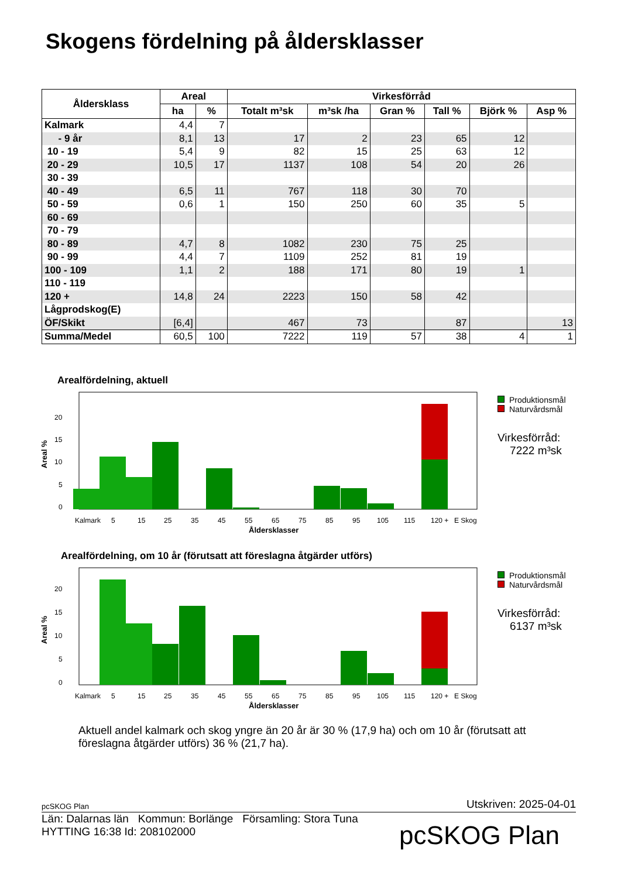Skogens fördelning på åldersklasser
| Åldersklass | Areal | | Virkesförråd | | | | | |
| --- | --- | --- | --- | --- | --- | --- | --- | --- |
| | ha | % | Totalt m³sk | m³sk /ha | Gran % | Tall % | Björk % | Asp % |
| Kalmark | 4,4 | 7 | | | | | | |
| - 9 år | 8,1 | 13 | 17 | 2 | 23 | 65 | 12 | |
| 10 - 19 | 5,4 | 9 | 82 | 15 | 25 | 63 | 12 | |
| 20 - 29 | 10,5 | 17 | 1137 | 108 | 54 | 20 | 26 | |
| 30 - 39 | | | | | | | | |
| 40 - 49 | 6,5 | 11 | 767 | 118 | 30 | 70 | | |
| 50 - 59 | 0,6 | 1 | 150 | 250 | 60 | 35 | 5 | |
| 60 - 69 | | | | | | | | |
| 70 - 79 | | | | | | | | |
| 80 - 89 | 4,7 | 8 | 1082 | 230 | 75 | 25 | | |
| 90 - 99 | 4,4 | 7 | 1109 | 252 | 81 | 19 | | |
| 100 - 109 | 1,1 | 2 | 188 | 171 | 80 | 19 | 1 | |
| 110 - 119 | | | | | | | | |
| 120 + | 14,8 | 24 | 2223 | 150 | 58 | 42 | | |
| Lågprodskog(E) | | | | | | | | |
| ÖF/Skikt | [6,4] | | 467 | 73 | | 87 | | 13 |
| Summa/Medel | 60,5 | 100 | 7222 | 119 | 57 | 38 | 4 | 1 |
Arealfördelning, aktuell
Areal %
0
5
10
15
20
Kalmark
5
15
25
35
45
55
65
75
85
95
105
115
120 +
E Skog
Åldersklasser
Produktionsmål
Naturvårdsmål
Virkesförråd:
7222 m³sk
Arealfördelning, om 10 år (förutsatt att föreslagna åtgärder utförs)
Areal %
0
5
10
15
20
Kalmark
5
15
25
35
45
55
65
75
85
95
105
115
120 +
E Skog
Åldersklasser
Produktionsmål
Naturvårdsmål
Virkesförråd:
6137 m³sk
Aktuell andel kalmark och skog yngre än 20 år är 30 % (17,9 ha) och om 10 år (förutsatt att föreslagna åtgärder utförs) 36 % (21,7 ha).
pcSKOG Plan Utskriven: 2025-04-01
Län: Dalarnas län Kommun: Borlänge Församling: Stora Tuna
HYTTING 16:38 Id: 208102000
pcSKOG Plan